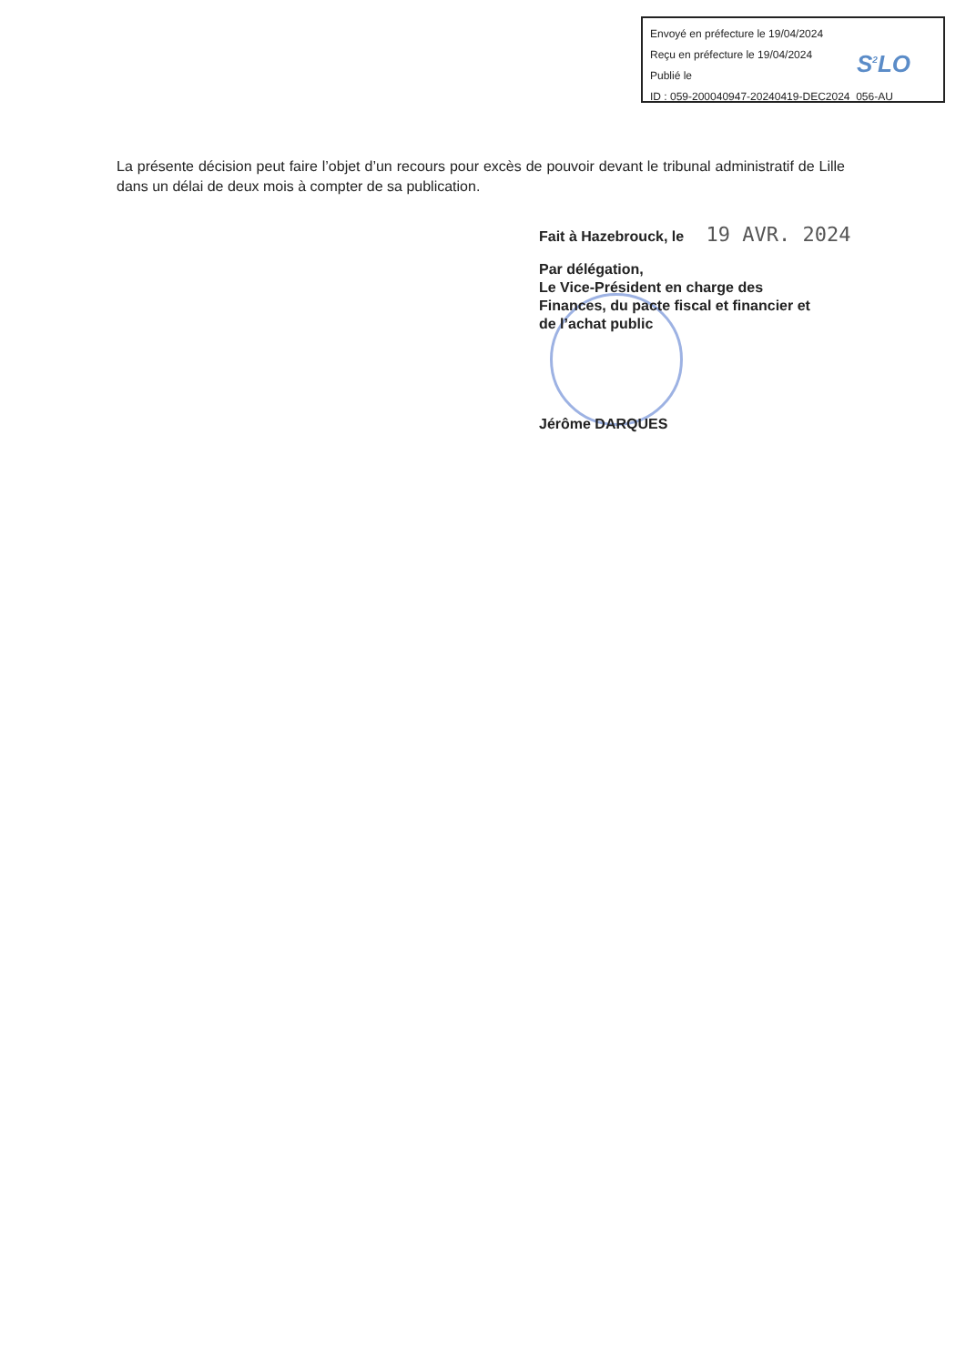Envoyé en préfecture le 19/04/2024
Reçu en préfecture le 19/04/2024
Publié le
ID : 059-200040947-20240419-DEC2024_056-AU
S<sup>2</sup>LO
La présente décision peut faire l’objet d’un recours pour excès de pouvoir devant le tribunal administratif de Lille dans un délai de deux mois à compter de sa publication.
Fait à Hazebrouck, le 19 AVR. 2024
Par délégation,
Le Vice-Président en charge des
Finances, du pacte fiscal et financier et
de l’achat public
Jérôme DARQUES